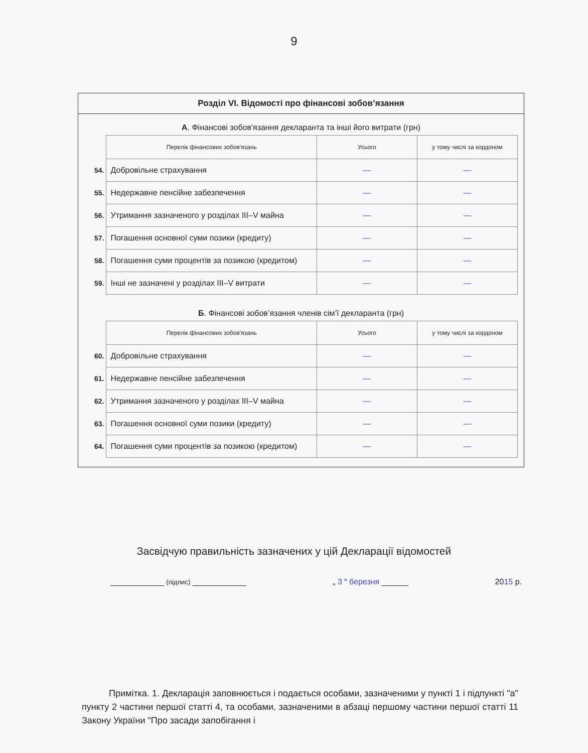9
Розділ VI. Відомості про фінансові зобов’язання
А. Фінансові зобов'язання декларанта та інші його витрати (грн)
| | Перелік фінансових зобов'язань | Усього | у тому числі за кордоном |
| 54. | Добровільне страхування | — | — |
| 55. | Недержавне пенсійне забезпечення | — | — |
| 56. | Утримання зазначеного у розділах III–V майна | — | — |
| 57. | Погашення основної суми позики (кредиту) | — | — |
| 58. | Погашення суми процентів за позикою (кредитом) | — | — |
| 59. | Інші не зазначені у розділах III–V витрати | — | — |
Б. Фінансові зобов’язання членів сім’ї декларанта (грн)
| | Перелік фінансових зобов'язань | Усього | у тому числі за кордоном |
| 60. | Добровільне страхування | — | — |
| 61. | Недержавне пенсійне забезпечення | — | — |
| 62. | Утримання зазначеного у розділах III–V майна | — | — |
| 63. | Погашення основної суми позики (кредиту) | — | — |
| 64. | Погашення суми процентів за позикою (кредитом) | — | — |
Засвідчую правильність зазначених у цій Декларації відомостей
____________ (підпис) ____________ „ 3 “ березня ______ 2015 р.
Примітка. 1. Декларація заповнюється і подається особами, зазначеними у пункті 1 і підпункті "а" пункту 2 частини першої статті 4, та особами, зазначеними в абзаці першому частини першої статті 11 Закону України "Про засади запобігання і